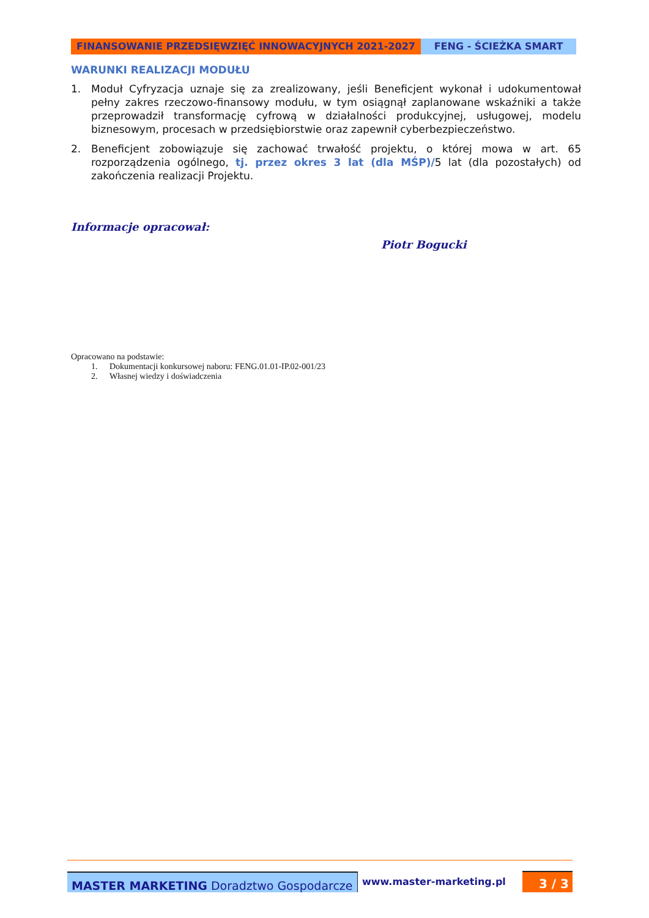FINANSOWANIE PRZEDSIĘWZIĘĆ INNOWACYJNYCH 2021-2027 FENG - ŚCIEŻKA SMART
WARUNKI REALIZACJI MODUŁU
1. Moduł Cyfryzacja uznaje się za zrealizowany, jeśli Beneficjent wykonał i udokumentował pełny zakres rzeczowo-finansowy modułu, w tym osiągnął zaplanowane wskaźniki a także przeprowadził transformację cyfrową w działalności produkcyjnej, usługowej, modelu biznesowym, procesach w przedsiębiorstwie oraz zapewnił cyberbezpieczeństwo.
2. Beneficjent zobowiązuje się zachować trwałość projektu, o której mowa w art. 65 rozporządzenia ogólnego, tj. przez okres 3 lat (dla MŚP)/5 lat (dla pozostałych) od zakończenia realizacji Projektu.
Informacje opracował:
Piotr Bogucki
Opracowano na podstawie:
1. Dokumentacji konkursowej naboru: FENG.01.01-IP.02-001/23
2. Własnej wiedzy i doświadczenia
MASTER MARKETING Doradztwo Gospodarcze
www.master-marketing.pl
3 / 3